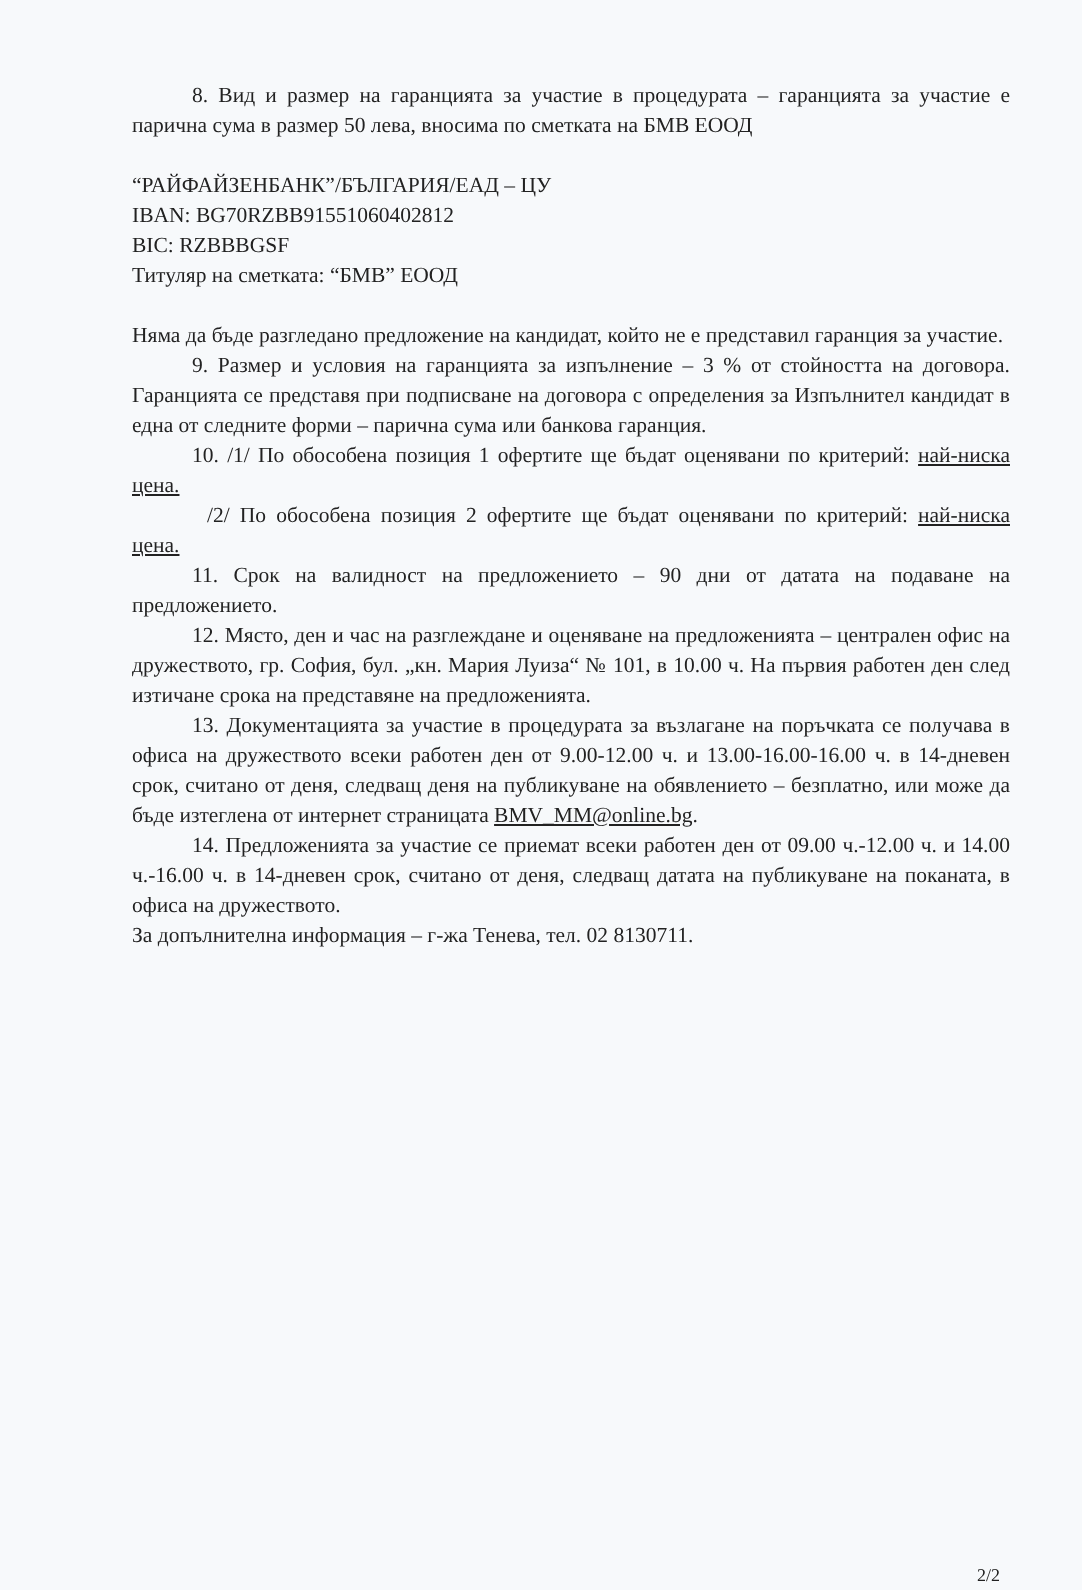8. Вид и размер на гаранцията за участие в процедурата – гаранцията за участие е парична сума в размер 50 лева, вносима по сметката на БМВ ЕООД
“РАЙФАЙЗЕНБАНК”/БЪЛГАРИЯ/ЕАД – ЦУ
IBAN: BG70RZBB91551060402812
BIC: RZBBBGSF
Титуляр на сметката: “БМВ” ЕООД
Няма да бъде разгледано предложение на кандидат, който не е представил гаранция за участие.
9. Размер и условия на гаранцията за изпълнение – 3 % от стойността на договора. Гаранцията се представя при подписване на договора с определения за Изпълнител кандидат в една от следните форми – парична сума или банкова гаранция.
10. /1/ По обособена позиция 1 офертите ще бъдат оценявани по критерий: най-ниска цена.
/2/ По обособена позиция 2 офертите ще бъдат оценявани по критерий: най-ниска цена.
11. Срок на валидност на предложението – 90 дни от датата на подаване на предложението.
12. Място, ден и час на разглеждане и оценяване на предложенията – централен офис на дружеството, гр. София, бул. „кн. Мария Луиза“ № 101, в 10.00 ч. На първия работен ден след изтичане срока на представяне на предложенията.
13. Документацията за участие в процедурата за възлагане на поръчката се получава в офиса на дружеството всеки работен ден от 9.00-12.00 ч. и 13.00-16.00-16.00 ч. в 14-дневен срок, считано от деня, следващ деня на публикуване на обявлението – безплатно, или може да бъде изтеглена от интернет страницата BMV_MM@online.bg.
14. Предложенията за участие се приемат всеки работен ден от 09.00 ч.-12.00 ч. и 14.00 ч.-16.00 ч. в 14-дневен срок, считано от деня, следващ датата на публикуване на поканата, в офиса на дружеството.
За допълнителна информация – г-жа Тенева, тел. 02 8130711.
2/2